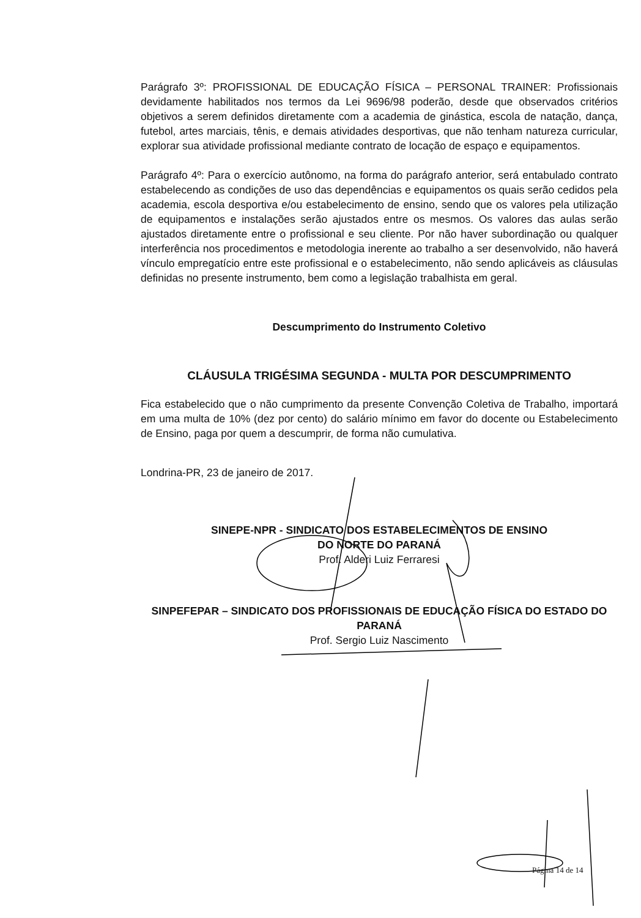Parágrafo 3º: PROFISSIONAL DE EDUCAÇÃO FÍSICA – PERSONAL TRAINER: Profissionais devidamente habilitados nos termos da Lei 9696/98 poderão, desde que observados critérios objetivos a serem definidos diretamente com a academia de ginástica, escola de natação, dança, futebol, artes marciais, tênis, e demais atividades desportivas, que não tenham natureza curricular, explorar sua atividade profissional mediante contrato de locação de espaço e equipamentos.
Parágrafo 4º: Para o exercício autônomo, na forma do parágrafo anterior, será entabulado contrato estabelecendo as condições de uso das dependências e equipamentos os quais serão cedidos pela academia, escola desportiva e/ou estabelecimento de ensino, sendo que os valores pela utilização de equipamentos e instalações serão ajustados entre os mesmos. Os valores das aulas serão ajustados diretamente entre o profissional e seu cliente. Por não haver subordinação ou qualquer interferência nos procedimentos e metodologia inerente ao trabalho a ser desenvolvido, não haverá vínculo empregatício entre este profissional e o estabelecimento, não sendo aplicáveis as cláusulas definidas no presente instrumento, bem como a legislação trabalhista em geral.
Descumprimento do Instrumento Coletivo
CLÁUSULA TRIGÉSIMA SEGUNDA - MULTA POR DESCUMPRIMENTO
Fica estabelecido que o não cumprimento da presente Convenção Coletiva de Trabalho, importará em uma multa de 10% (dez por cento) do salário mínimo em favor do docente ou Estabelecimento de Ensino, paga por quem a descumprir, de forma não cumulativa.
Londrina-PR, 23 de janeiro de 2017.
SINEPE-NPR - SINDICATO DOS ESTABELECIMENTOS DE ENSINO
DO NORTE DO PARANÁ
Prof. Alderi Luiz Ferraresi
SINPEFEPAR – SINDICATO DOS PROFISSIONAIS DE EDUCAÇÃO FÍSICA DO ESTADO DO PARANÁ
Prof. Sergio Luiz Nascimento
Página 14 de 14